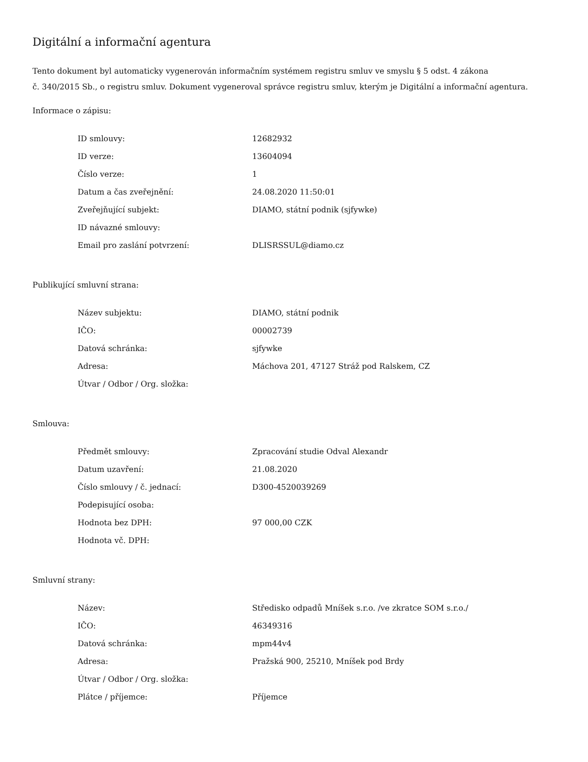Digitální a informační agentura
Tento dokument byl automaticky vygenerován informačním systémem registru smluv ve smyslu § 5 odst. 4 zákona
č. 340/2015 Sb., o registru smluv. Dokument vygeneroval správce registru smluv, kterým je Digitální a informační agentura.
Informace o zápisu:
| ID smlouvy: | 12682932 |
| ID verze: | 13604094 |
| Číslo verze: | 1 |
| Datum a čas zveřejnění: | 24.08.2020 11:50:01 |
| Zveřejňující subjekt: | DIAMO, státní podnik (sjfywke) |
| ID návazné smlouvy: | |
| Email pro zaslání potvrzení: | DLISRSSUL@diamo.cz |
Publikující smluvní strana:
| Název subjektu: | DIAMO, státní podnik |
| IČO: | 00002739 |
| Datová schránka: | sjfywke |
| Adresa: | Máchova 201, 47127 Stráž pod Ralskem, CZ |
| Útvar / Odbor / Org. složka: | |
Smlouva:
| Předmět smlouvy: | Zpracování studie Odval Alexandr |
| Datum uzavření: | 21.08.2020 |
| Číslo smlouvy / č. jednací: | D300-4520039269 |
| Podepisující osoba: | |
| Hodnota bez DPH: | 97 000,00 CZK |
| Hodnota vč. DPH: | |
Smluvní strany:
| Název: | Středisko odpadů Mníšek s.r.o. /ve zkratce SOM s.r.o./ |
| IČO: | 46349316 |
| Datová schránka: | mpm44v4 |
| Adresa: | Pražská 900, 25210, Mníšek pod Brdy |
| Útvar / Odbor / Org. složka: | |
| Plátce / příjemce: | Příjemce |